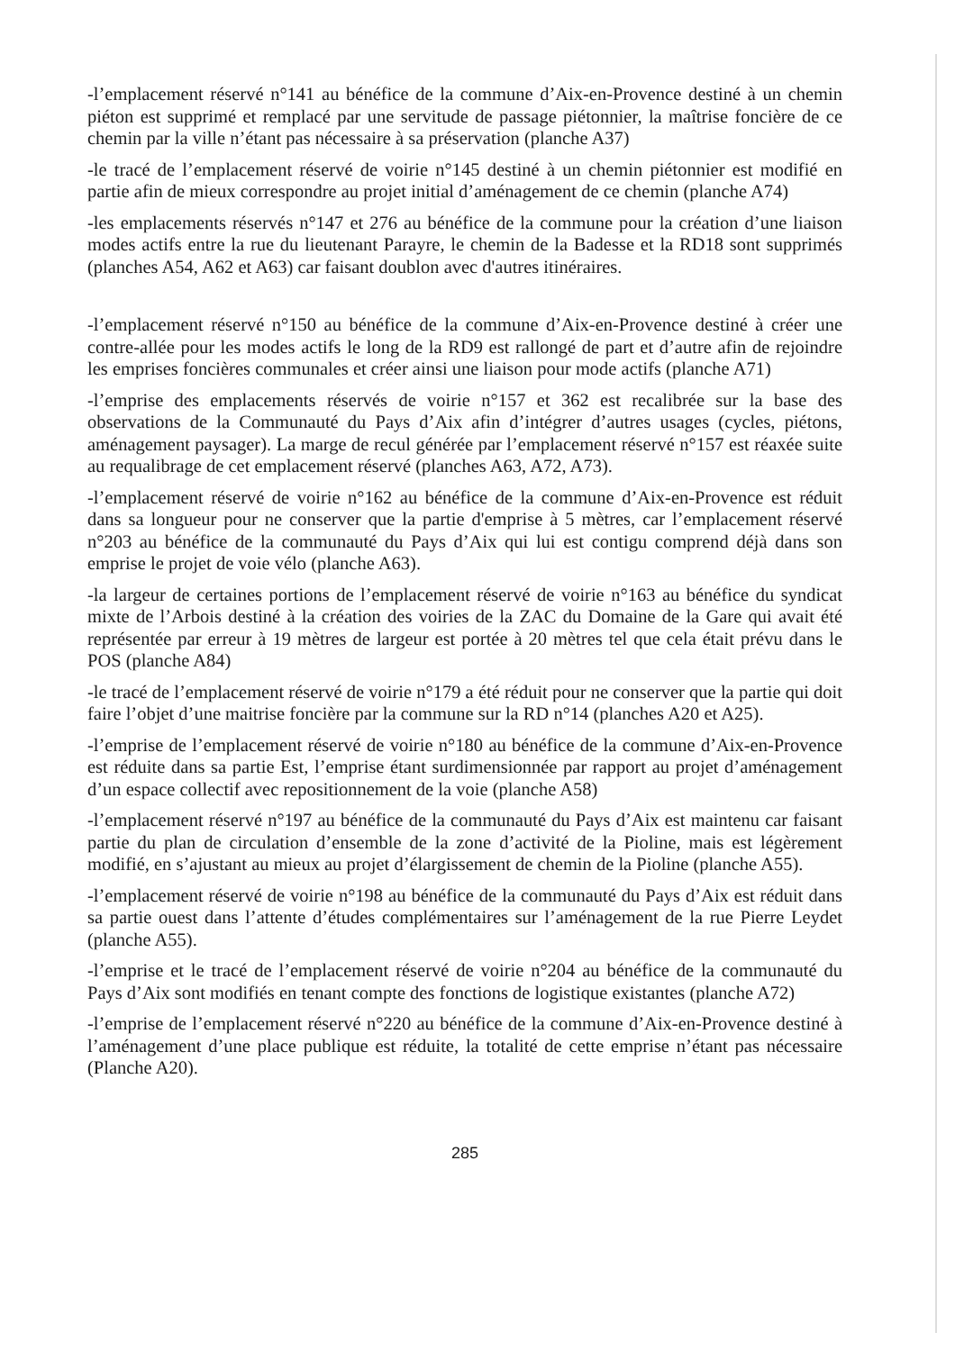-l’emplacement réservé n°141 au bénéfice de la commune d’Aix-en-Provence destiné à un chemin piéton est supprimé et remplacé par une servitude de passage piétonnier, la maîtrise foncière de ce chemin par la ville n’étant pas nécessaire à sa préservation (planche A37)
-le tracé de l’emplacement réservé de voirie n°145 destiné à un chemin piétonnier est modifié en partie afin de mieux correspondre au projet initial d’aménagement de ce chemin (planche A74)
-les emplacements réservés n°147 et 276 au bénéfice de la commune pour la création d’une liaison modes actifs entre la rue du lieutenant Parayre, le chemin de la Badesse et la RD18 sont supprimés (planches A54, A62 et A63) car faisant doublon avec d'autres itinéraires.
-l’emplacement réservé n°150 au bénéfice de la commune d’Aix-en-Provence destiné à créer une contre-allée pour les modes actifs le long de la RD9 est rallongé de part et d’autre afin de rejoindre les emprises foncières communales et créer ainsi une liaison pour mode actifs (planche A71)
-l’emprise des emplacements réservés de voirie n°157 et 362 est recalibrée sur la base des observations de la Communauté du Pays d’Aix afin d’intégrer d’autres usages (cycles, piétons, aménagement paysager). La marge de recul générée par l’emplacement réservé n°157 est réaxée suite au requalibrage de cet emplacement réservé (planches A63, A72, A73).
-l’emplacement réservé de voirie n°162 au bénéfice de la commune d’Aix-en-Provence est réduit dans sa longueur pour ne conserver que la partie d'emprise à 5 mètres, car l’emplacement réservé n°203 au bénéfice de la communauté du Pays d’Aix qui lui est contigu comprend déjà dans son emprise le projet de voie vélo (planche A63).
-la largeur de certaines portions de l’emplacement réservé de voirie n°163 au bénéfice du syndicat mixte de l’Arbois destiné à la création des voiries de la ZAC du Domaine de la Gare qui avait été représentée par erreur à 19 mètres de largeur est portée à 20 mètres tel que cela était prévu dans le POS (planche A84)
-le tracé de l’emplacement réservé de voirie n°179 a été réduit pour ne conserver que la partie qui doit faire l’objet d’une maitrise foncière par la commune sur la RD n°14 (planches A20 et A25).
-l’emprise de l’emplacement réservé de voirie n°180 au bénéfice de la commune d’Aix-en-Provence est réduite dans sa partie Est, l’emprise étant surdimensionnée par rapport au projet d’aménagement d’un espace collectif avec repositionnement de la voie (planche A58)
-l’emplacement réservé n°197 au bénéfice de la communauté du Pays d’Aix est maintenu car faisant partie du plan de circulation d’ensemble de la zone d’activité de la Pioline, mais est légèrement modifié, en s’ajustant au mieux au projet d’élargissement de chemin de la Pioline (planche A55).
-l’emplacement réservé de voirie n°198 au bénéfice de la communauté du Pays d’Aix est réduit dans sa partie ouest dans l’attente d’études complémentaires sur l’aménagement de la rue Pierre Leydet (planche A55).
-l’emprise et le tracé de l’emplacement réservé de voirie n°204 au bénéfice de la communauté du Pays d’Aix sont modifiés en tenant compte des fonctions de logistique existantes (planche A72)
-l’emprise de l’emplacement réservé n°220 au bénéfice de la commune d’Aix-en-Provence destiné à l’aménagement d’une place publique est réduite, la totalité de cette emprise n’étant pas nécessaire (Planche A20).
285